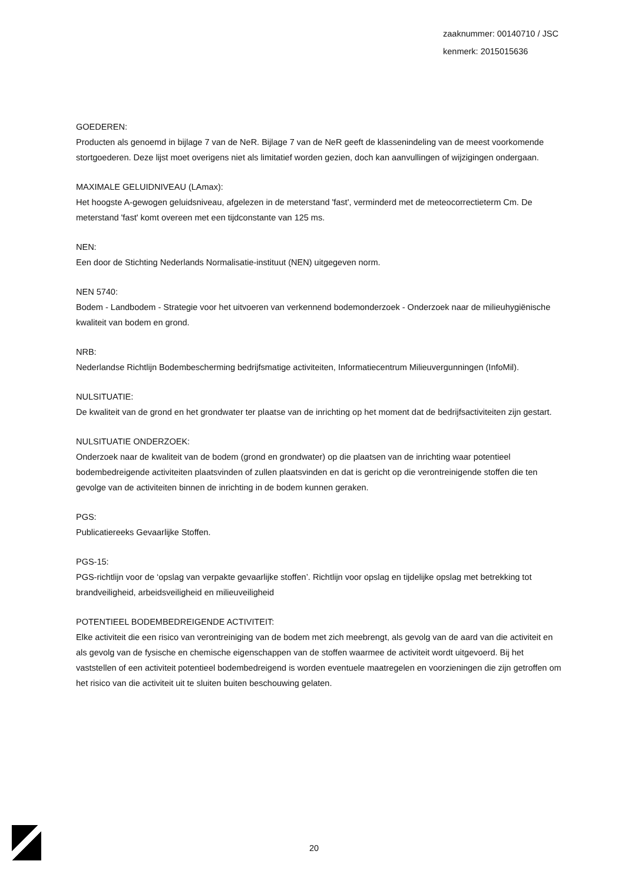zaaknummer: 00140710 / JSC
kenmerk: 2015015636
GOEDEREN:
Producten als genoemd in bijlage 7 van de NeR. Bijlage 7 van de NeR geeft de klassenindeling van de meest voorkomende stortgoederen. Deze lijst moet overigens niet als limitatief worden gezien, doch kan aanvullingen of wijzigingen ondergaan.
MAXIMALE GELUIDNIVEAU (LAmax):
Het hoogste A-gewogen geluidsniveau, afgelezen in de meterstand 'fast', verminderd met de meteocorrectieterm Cm. De meterstand 'fast' komt overeen met een tijdconstante van 125 ms.
NEN:
Een door de Stichting Nederlands Normalisatie-instituut (NEN) uitgegeven norm.
NEN 5740:
Bodem - Landbodem - Strategie voor het uitvoeren van verkennend bodemonderzoek - Onderzoek naar de milieuhygiënische kwaliteit van bodem en grond.
NRB:
Nederlandse Richtlijn Bodembescherming bedrijfsmatige activiteiten, Informatiecentrum Milieuvergunningen (InfoMil).
NULSITUATIE:
De kwaliteit van de grond en het grondwater ter plaatse van de inrichting op het moment dat de bedrijfsactiviteiten zijn gestart.
NULSITUATIE ONDERZOEK:
Onderzoek naar de kwaliteit van de bodem (grond en grondwater) op die plaatsen van de inrichting waar potentieel bodembedreigende activiteiten plaatsvinden of zullen plaatsvinden en dat is gericht op die verontreinigende stoffen die ten gevolge van de activiteiten binnen de inrichting in de bodem kunnen geraken.
PGS:
Publicatiereeks Gevaarlijke Stoffen.
PGS-15:
PGS-richtlijn voor de ‘opslag van verpakte gevaarlijke stoffen’. Richtlijn voor opslag en tijdelijke opslag met betrekking tot brandveiligheid, arbeidsveiligheid en milieuveiligheid
POTENTIEEL BODEMBEDREIGENDE ACTIVITEIT:
Elke activiteit die een risico van verontreiniging van de bodem met zich meebrengt, als gevolg van de aard van die activiteit en als gevolg van de fysische en chemische eigenschappen van de stoffen waarmee de activiteit wordt uitgevoerd. Bij het vaststellen of een activiteit potentieel bodembedreigend is worden eventuele maatregelen en voorzieningen die zijn getroffen om het risico van die activiteit uit te sluiten buiten beschouwing gelaten.
20